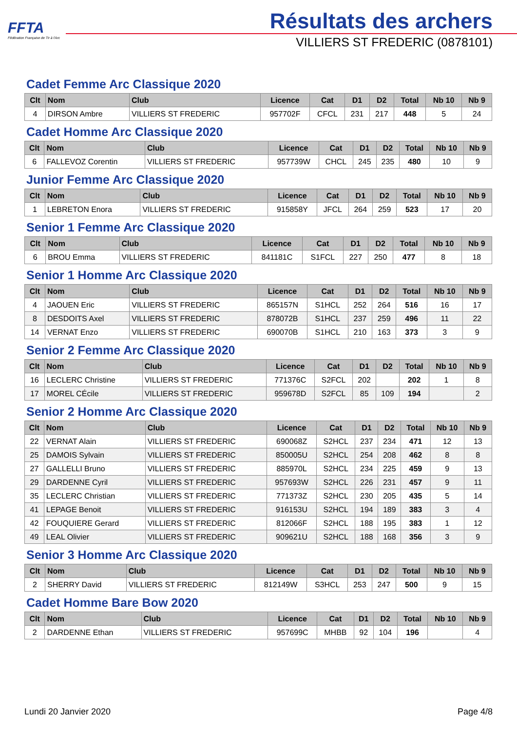FFTA
Fédération Française de Tir à l'Arc
Résultats des archers
VILLIERS ST FREDERIC (0878101)
Cadet Femme Arc Classique 2020
| Clt | Nom | Club | Licence | Cat | D1 | D2 | Total | Nb 10 | Nb 9 |
| --- | --- | --- | --- | --- | --- | --- | --- | --- | --- |
| 4 | DIRSON Ambre | VILLIERS ST FREDERIC | 957702F | CFCL | 231 | 217 | 448 | 5 | 24 |
Cadet Homme Arc Classique 2020
| Clt | Nom | Club | Licence | Cat | D1 | D2 | Total | Nb 10 | Nb 9 |
| --- | --- | --- | --- | --- | --- | --- | --- | --- | --- |
| 6 | FALLEVOZ Corentin | VILLIERS ST FREDERIC | 957739W | CHCL | 245 | 235 | 480 | 10 | 9 |
Junior Femme Arc Classique 2020
| Clt | Nom | Club | Licence | Cat | D1 | D2 | Total | Nb 10 | Nb 9 |
| --- | --- | --- | --- | --- | --- | --- | --- | --- | --- |
| 1 | LEBRETON Enora | VILLIERS ST FREDERIC | 915858Y | JFCL | 264 | 259 | 523 | 17 | 20 |
Senior 1 Femme Arc Classique 2020
| Clt | Nom | Club | Licence | Cat | D1 | D2 | Total | Nb 10 | Nb 9 |
| --- | --- | --- | --- | --- | --- | --- | --- | --- | --- |
| 6 | BROU Emma | VILLIERS ST FREDERIC | 841181C | S1FCL | 227 | 250 | 477 | 8 | 18 |
Senior 1 Homme Arc Classique 2020
| Clt | Nom | Club | Licence | Cat | D1 | D2 | Total | Nb 10 | Nb 9 |
| --- | --- | --- | --- | --- | --- | --- | --- | --- | --- |
| 4 | JAOUEN Eric | VILLIERS ST FREDERIC | 865157N | S1HCL | 252 | 264 | 516 | 16 | 17 |
| 8 | DESDOITS Axel | VILLIERS ST FREDERIC | 878072B | S1HCL | 237 | 259 | 496 | 11 | 22 |
| 14 | VERNAT Enzo | VILLIERS ST FREDERIC | 690070B | S1HCL | 210 | 163 | 373 | 3 | 9 |
Senior 2 Femme Arc Classique 2020
| Clt | Nom | Club | Licence | Cat | D1 | D2 | Total | Nb 10 | Nb 9 |
| --- | --- | --- | --- | --- | --- | --- | --- | --- | --- |
| 16 | LECLERC Christine | VILLIERS ST FREDERIC | 771376C | S2FCL | 202 | | 202 | 1 | 8 |
| 17 | MOREL CÉcile | VILLIERS ST FREDERIC | 959678D | S2FCL | 85 | 109 | 194 | | 2 |
Senior 2 Homme Arc Classique 2020
| Clt | Nom | Club | Licence | Cat | D1 | D2 | Total | Nb 10 | Nb 9 |
| --- | --- | --- | --- | --- | --- | --- | --- | --- | --- |
| 22 | VERNAT Alain | VILLIERS ST FREDERIC | 690068Z | S2HCL | 237 | 234 | 471 | 12 | 13 |
| 25 | DAMOIS Sylvain | VILLIERS ST FREDERIC | 850005U | S2HCL | 254 | 208 | 462 | 8 | 8 |
| 27 | GALLELLI Bruno | VILLIERS ST FREDERIC | 885970L | S2HCL | 234 | 225 | 459 | 9 | 13 |
| 29 | DARDENNE Cyril | VILLIERS ST FREDERIC | 957693W | S2HCL | 226 | 231 | 457 | 9 | 11 |
| 35 | LECLERC Christian | VILLIERS ST FREDERIC | 771373Z | S2HCL | 230 | 205 | 435 | 5 | 14 |
| 41 | LEPAGE Benoit | VILLIERS ST FREDERIC | 916153U | S2HCL | 194 | 189 | 383 | 3 | 4 |
| 42 | FOUQUIERE Gerard | VILLIERS ST FREDERIC | 812066F | S2HCL | 188 | 195 | 383 | 1 | 12 |
| 49 | LEAL Olivier | VILLIERS ST FREDERIC | 909621U | S2HCL | 188 | 168 | 356 | 3 | 9 |
Senior 3 Homme Arc Classique 2020
| Clt | Nom | Club | Licence | Cat | D1 | D2 | Total | Nb 10 | Nb 9 |
| --- | --- | --- | --- | --- | --- | --- | --- | --- | --- |
| 2 | SHERRY David | VILLIERS ST FREDERIC | 812149W | S3HCL | 253 | 247 | 500 | 9 | 15 |
Cadet Homme Bare Bow 2020
| Clt | Nom | Club | Licence | Cat | D1 | D2 | Total | Nb 10 | Nb 9 |
| --- | --- | --- | --- | --- | --- | --- | --- | --- | --- |
| 2 | DARDENNE Ethan | VILLIERS ST FREDERIC | 957699C | MHBB | 92 | 104 | 196 | | 4 |
Lundi 20 Janvier 2020 Page 4/8